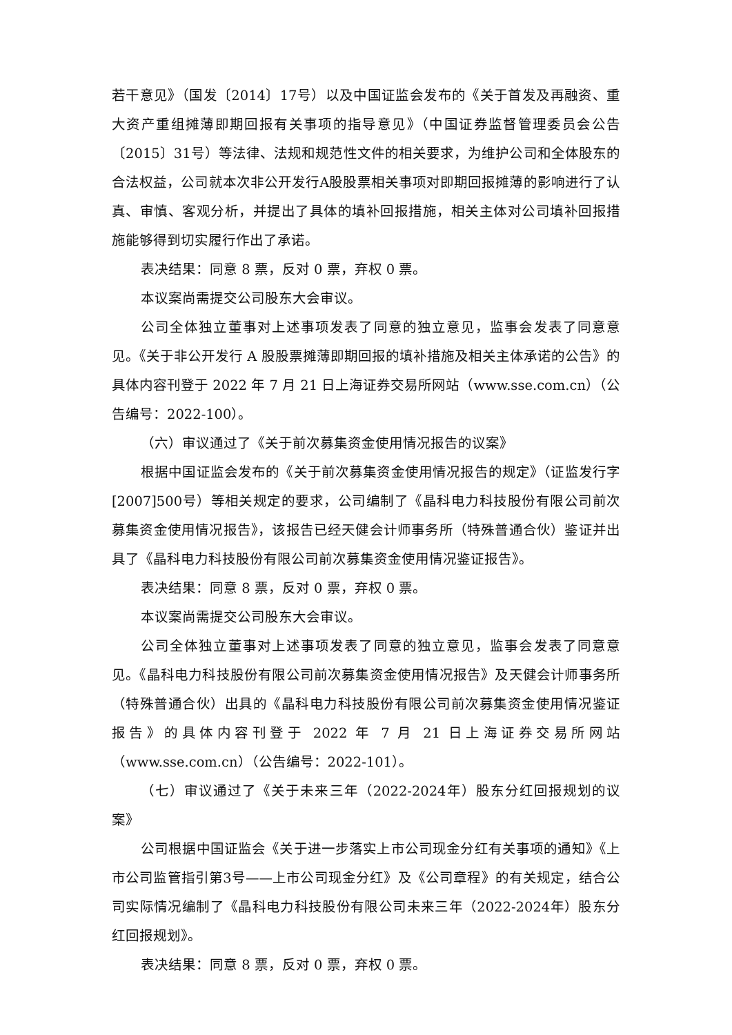若干意见》（国发〔2014〕17号）以及中国证监会发布的《关于首发及再融资、重大资产重组摊薄即期回报有关事项的指导意见》（中国证券监督管理委员会公告〔2015〕31号）等法律、法规和规范性文件的相关要求，为维护公司和全体股东的合法权益，公司就本次非公开发行A股股票相关事项对即期回报摊薄的影响进行了认真、审慎、客观分析，并提出了具体的填补回报措施，相关主体对公司填补回报措施能够得到切实履行作出了承诺。
表决结果：同意 8 票，反对 0 票，弃权 0 票。
本议案尚需提交公司股东大会审议。
公司全体独立董事对上述事项发表了同意的独立意见，监事会发表了同意意见。《关于非公开发行 A 股股票摊薄即期回报的填补措施及相关主体承诺的公告》的具体内容刊登于 2022 年 7 月 21 日上海证券交易所网站（www.sse.com.cn）（公告编号：2022-100）。
（六）审议通过了《关于前次募集资金使用情况报告的议案》
根据中国证监会发布的《关于前次募集资金使用情况报告的规定》（证监发行字[2007]500号）等相关规定的要求，公司编制了《晶科电力科技股份有限公司前次募集资金使用情况报告》，该报告已经天健会计师事务所（特殊普通合伙）鉴证并出具了《晶科电力科技股份有限公司前次募集资金使用情况鉴证报告》。
表决结果：同意 8 票，反对 0 票，弃权 0 票。
本议案尚需提交公司股东大会审议。
公司全体独立董事对上述事项发表了同意的独立意见，监事会发表了同意意见。《晶科电力科技股份有限公司前次募集资金使用情况报告》及天健会计师事务所（特殊普通合伙）出具的《晶科电力科技股份有限公司前次募集资金使用情况鉴证报告》的具体内容刊登于 2022 年 7 月 21 日上海证券交易所网站（www.sse.com.cn）（公告编号：2022-101）。
（七）审议通过了《关于未来三年（2022-2024年）股东分红回报规划的议案》
公司根据中国证监会《关于进一步落实上市公司现金分红有关事项的通知》《上市公司监管指引第3号——上市公司现金分红》及《公司章程》的有关规定，结合公司实际情况编制了《晶科电力科技股份有限公司未来三年（2022-2024年）股东分红回报规划》。
表决结果：同意 8 票，反对 0 票，弃权 0 票。